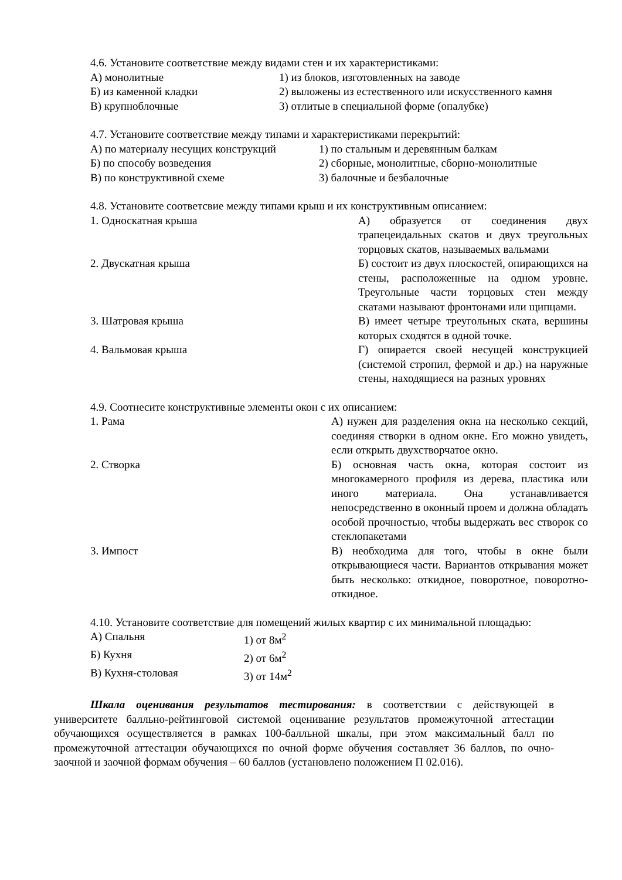4.6. Установите соответствие между видами стен и их характеристиками:
| А) монолитные | 1) из блоков, изготовленных на заводе |
| Б) из каменной кладки | 2) выложены из естественного или искусственного камня |
| В) крупноблочные | 3) отлитые в специальной форме (опалубке) |
4.7. Установите соответствие между типами и характеристиками перекрытий:
| А) по материалу несущих конструкций | 1) по стальным и деревянным балкам |
| Б) по способу возведения | 2) сборные, монолитные, сборно-монолитные |
| В) по конструктивной схеме | 3) балочные и безбалочные |
4.8. Установите соответсвие между типами крыш и их конструктивным описанием:
| 1. Односкатная крыша | А) образуется от соединения двух трапецеидальных скатов и двух треугольных торцовых скатов, называемых вальмами |
| 2. Двускатная крыша | Б) состоит из двух плоскостей, опирающихся на стены, расположенные на одном уровне. Треугольные части торцовых стен между скатами называют фронтонами или щипцами. |
| 3. Шатровая крыша | В) имеет четыре треугольных ската, вершины которых сходятся в одной точке. |
| 4. Вальмовая крыша | Г) опирается своей несущей конструкцией (системой стропил, фермой и др.) на наружные стены, находящиеся на разных уровнях |
4.9. Соотнесите конструктивные элементы окон с их описанием:
| 1. Рама | А) нужен для разделения окна на несколько секций, соединяя створки в одном окне. Его можно увидеть, если открыть двухстворчатое окно. |
| 2. Створка | Б) основная часть окна, которая состоит из многокамерного профиля из дерева, пластика или иного материала. Она устанавливается непосредственно в оконный проем и должна обладать особой прочностью, чтобы выдержать вес створок со стеклопакетами |
| 3. Импост | В) необходима для того, чтобы в окне были открывающиеся части. Вариантов открывания может быть несколько: откидное, поворотное, поворотно-откидное. |
4.10. Установите соответствие для помещений жилых квартир с их минимальной площадью:
| А) Спальня | 1) от 8м<sup>2</sup> |
| Б) Кухня | 2) от 6м<sup>2</sup> |
| В) Кухня-столовая | 3) от 14м<sup>2</sup> |
Шкала оценивания результатов тестирования: в соответствии с действующей в университете балльно-рейтинговой системой оценивание результатов промежуточной аттестации обучающихся осуществляется в рамках 100-балльной шкалы, при этом максимальный балл по промежуточной аттестации обучающихся по очной форме обучения составляет 36 баллов, по очно-заочной и заочной формам обучения – 60 баллов (установлено положением П 02.016).